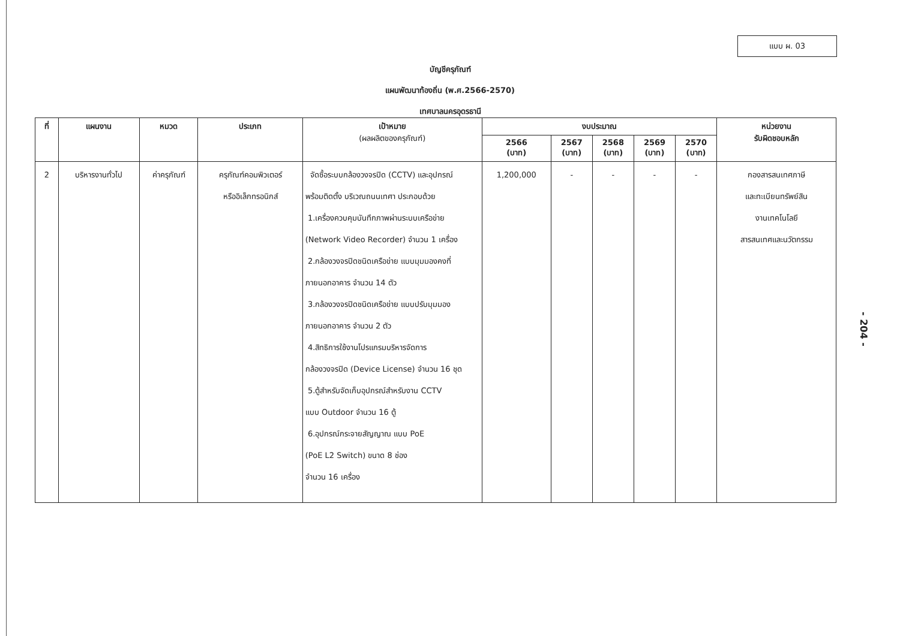แบบ ผ. 03
บัญชีครุภัณฑ์
แผนพัฒนาท้องถิ่น (พ.ศ.2566-2570)
เทศบาลนครอุดรธานี
| ที่ | แผนงาน | หมวด | ประเภท | เป้าหมาย (ผลผลิตของครุภัณฑ์) | งบประมาณ | | | | | หน่วยงาน รับผิดชอบหลัก |
| --- | --- | --- | --- | --- | --- | --- | --- | --- | --- | --- |
| | | | | | 2566 (บาท) | 2567 (บาท) | 2568 (บาท) | 2569 (บาท) | 2570 (บาท) | |
| 2 | บริหารงานทั่วไป | ค่าครุภัณฑ์ | ครุภัณฑ์คอมพิวเตอร์ หรืออิเล็กทรอนิกส์ | จัดซื้อระบบกล้องวงจรปิด (CCTV) และอุปกรณ์ พร้อมติดตั้ง บริเวณถนนเทศา ประกอบด้วย 1.เครื่องควบคุมบันทึกภาพผ่านระบบเครือข่าย (Network Video Recorder) จำนวน 1 เครื่อง 2.กล้องวงจรปิดชนิดเครือข่าย แบบมุมมองคงที่ ภายนอกอาคาร จำนวน 14 ตัว 3.กล้องวงจรปิดชนิดเครือข่าย แบบปรับมุมมอง ภายนอกอาคาร จำนวน 2 ตัว 4.สิทธิการใช้งานโปรแกรมบริหารจัดการ กล้องวงจรปิด (Device License) จำนวน 16 ชุด 5.ตู้สำหรับจัดเก็บอุปกรณ์สำหรับงาน CCTV แบบ Outdoor จำนวน 16 ตู้ 6.อุปกรณ์กระจายสัญญาณ แบบ PoE (PoE L2 Switch) ขนาด 8 ช่อง จำนวน 16 เครื่อง | 1,200,000 | - | - | - | - | กองสารสนเทศภาษี และทะเบียนทรัพย์สิน งานเทคโนโลยี สารสนเทศและนวัตกรรม |
- 204 -